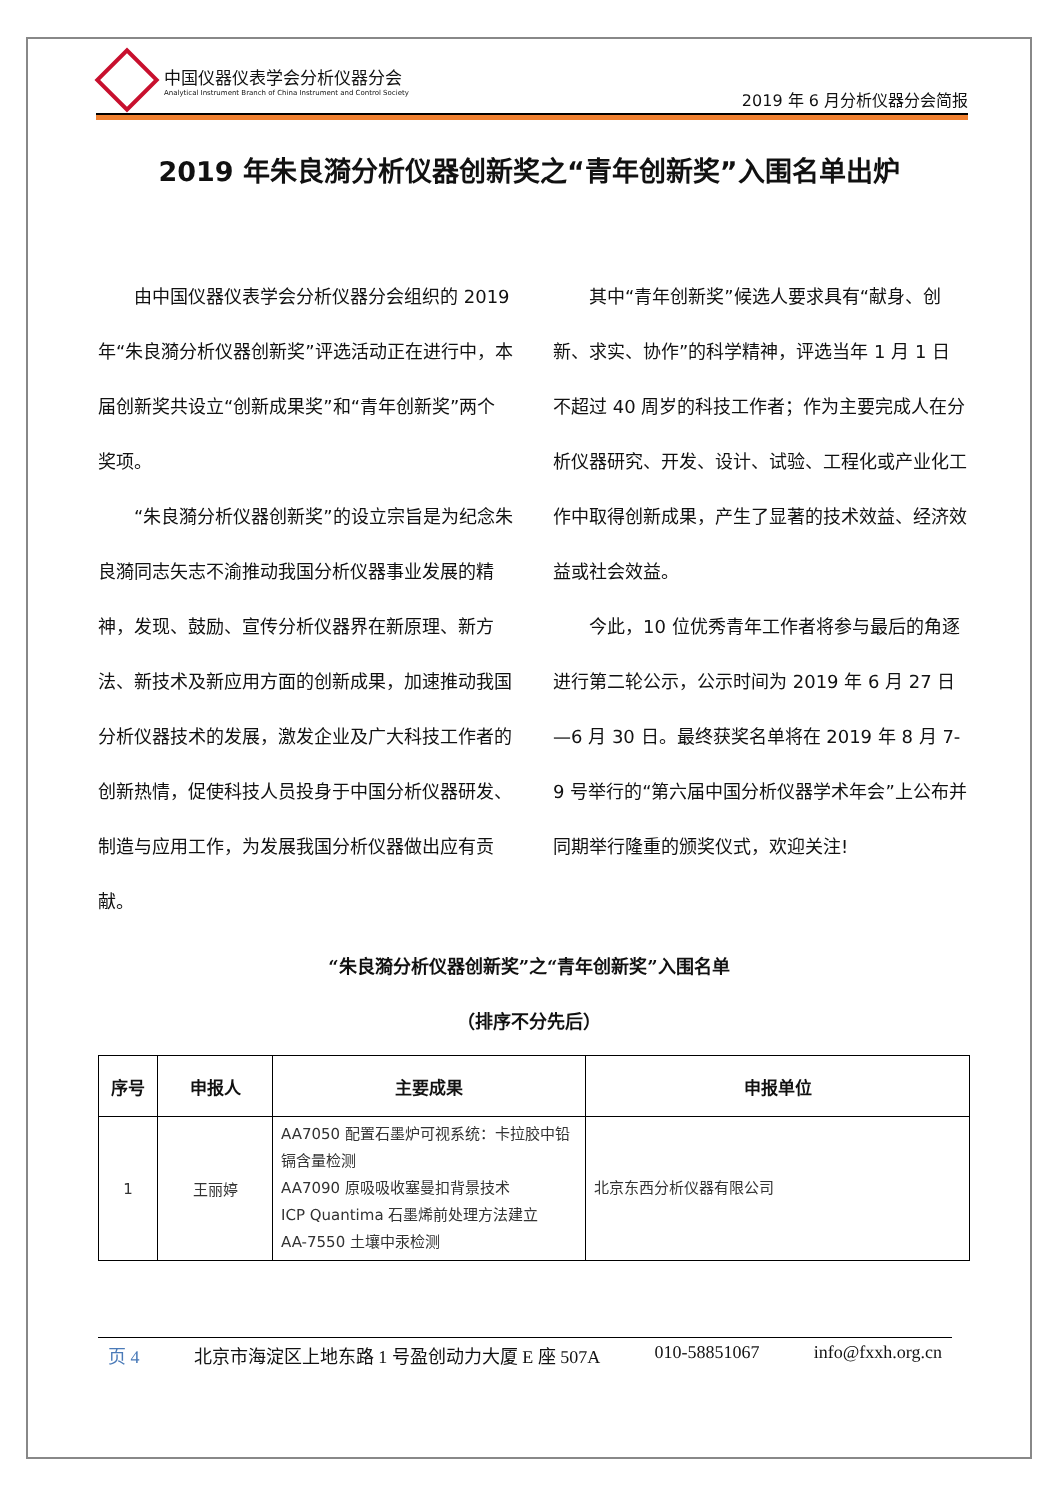中国仪器仪表学会分析仪器分会
Analytical Instrument Branch of China Instrument and Control Society
2019 年 6 月分析仪器分会简报
2019 年朱良漪分析仪器创新奖之“青年创新奖”入围名单出炉
由中国仪器仪表学会分析仪器分会组织的 2019 年“朱良漪分析仪器创新奖”评选活动正在进行中，本届创新奖共设立“创新成果奖”和“青年创新奖”两个奖项。
“朱良漪分析仪器创新奖”的设立宗旨是为纪念朱良漪同志矢志不渝推动我国分析仪器事业发展的精神，发现、鼓励、宣传分析仪器界在新原理、新方法、新技术及新应用方面的创新成果，加速推动我国分析仪器技术的发展，激发企业及广大科技工作者的创新热情，促使科技人员投身于中国分析仪器研发、制造与应用工作，为发展我国分析仪器做出应有贡献。
其中“青年创新奖”候选人要求具有“献身、创新、求实、协作”的科学精神，评选当年 1 月 1 日不超过 40 周岁的科技工作者；作为主要完成人在分析仪器研究、开发、设计、试验、工程化或产业化工作中取得创新成果，产生了显著的技术效益、经济效益或社会效益。
今此，10 位优秀青年工作者将参与最后的角逐进行第二轮公示，公示时间为 2019 年 6 月 27 日—6 月 30 日。最终获奖名单将在 2019 年 8 月 7-9 号举行的“第六届中国分析仪器学术年会”上公布并同期举行隆重的颁奖仪式，欢迎关注!
“朱良漪分析仪器创新奖”之“青年创新奖”入围名单
（排序不分先后）
| 序号 | 申报人 | 主要成果 | 申报单位 |
| --- | --- | --- | --- |
| 1 | 王丽婷 | AA7050 配置石墨炉可视系统：卡拉胶中铅镉含量检测 AA7090 原吸吸收塞曼扣背景技术 ICP Quantima 石墨烯前处理方法建立 AA-7550 土壤中汞检测 | 北京东西分析仪器有限公司 |
页 4 北京市海淀区上地东路 1 号盈创动力大厦 E 座 507A 010-58851067 info@fxxh.org.cn